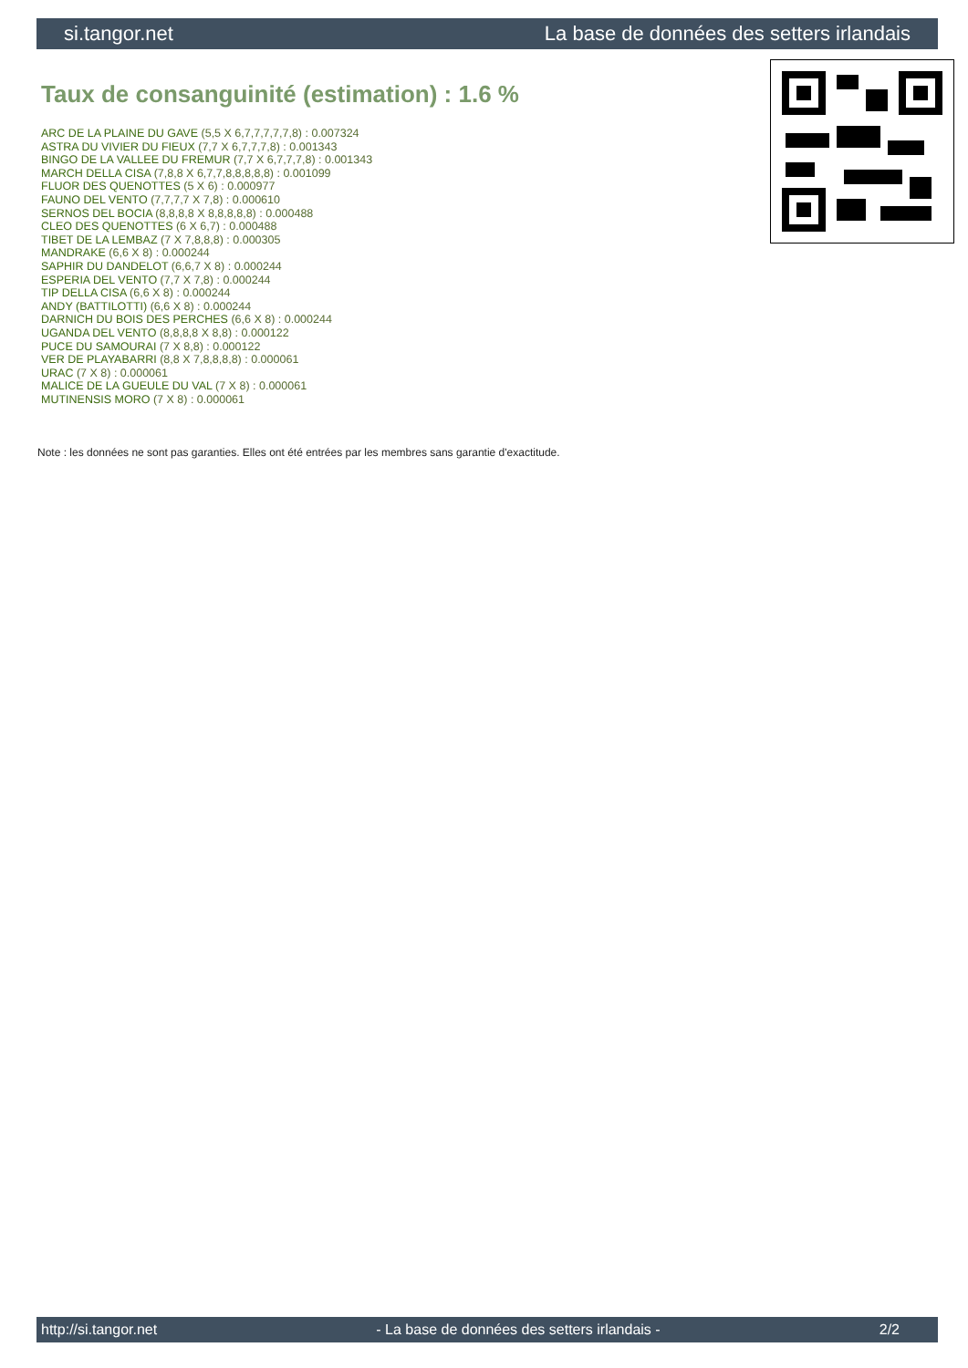si.tangor.net La base de données des setters irlandais
Taux de consanguinité (estimation) : 1.6 %
ARC DE LA PLAINE DU GAVE (5,5 X 6,7,7,7,7,7,8) : 0.007324
ASTRA DU VIVIER DU FIEUX (7,7 X 6,7,7,7,8) : 0.001343
BINGO DE LA VALLEE DU FREMUR (7,7 X 6,7,7,7,8) : 0.001343
MARCH DELLA CISA (7,8,8 X 6,7,7,8,8,8,8,8) : 0.001099
FLUOR DES QUENOTTES (5 X 6) : 0.000977
FAUNO DEL VENTO (7,7,7,7 X 7,8) : 0.000610
SERNOS DEL BOCIA (8,8,8,8 X 8,8,8,8,8) : 0.000488
CLEO DES QUENOTTES (6 X 6,7) : 0.000488
TIBET DE LA LEMBAZ (7 X 7,8,8,8) : 0.000305
MANDRAKE (6,6 X 8) : 0.000244
SAPHIR DU DANDELOT (6,6,7 X 8) : 0.000244
ESPERIA DEL VENTO (7,7 X 7,8) : 0.000244
TIP DELLA CISA (6,6 X 8) : 0.000244
ANDY (BATTILOTTI) (6,6 X 8) : 0.000244
DARNICH DU BOIS DES PERCHES (6,6 X 8) : 0.000244
UGANDA DEL VENTO (8,8,8,8 X 8,8) : 0.000122
PUCE DU SAMOURAI (7 X 8,8) : 0.000122
VER DE PLAYABARRI (8,8 X 7,8,8,8,8) : 0.000061
URAC (7 X 8) : 0.000061
MALICE DE LA GUEULE DU VAL (7 X 8) : 0.000061
MUTINENSIS MORO (7 X 8) : 0.000061
Note : les données ne sont pas garanties. Elles ont été entrées par les membres sans garantie d'exactitude.
http://si.tangor.net - La base de données des setters irlandais - 2/2